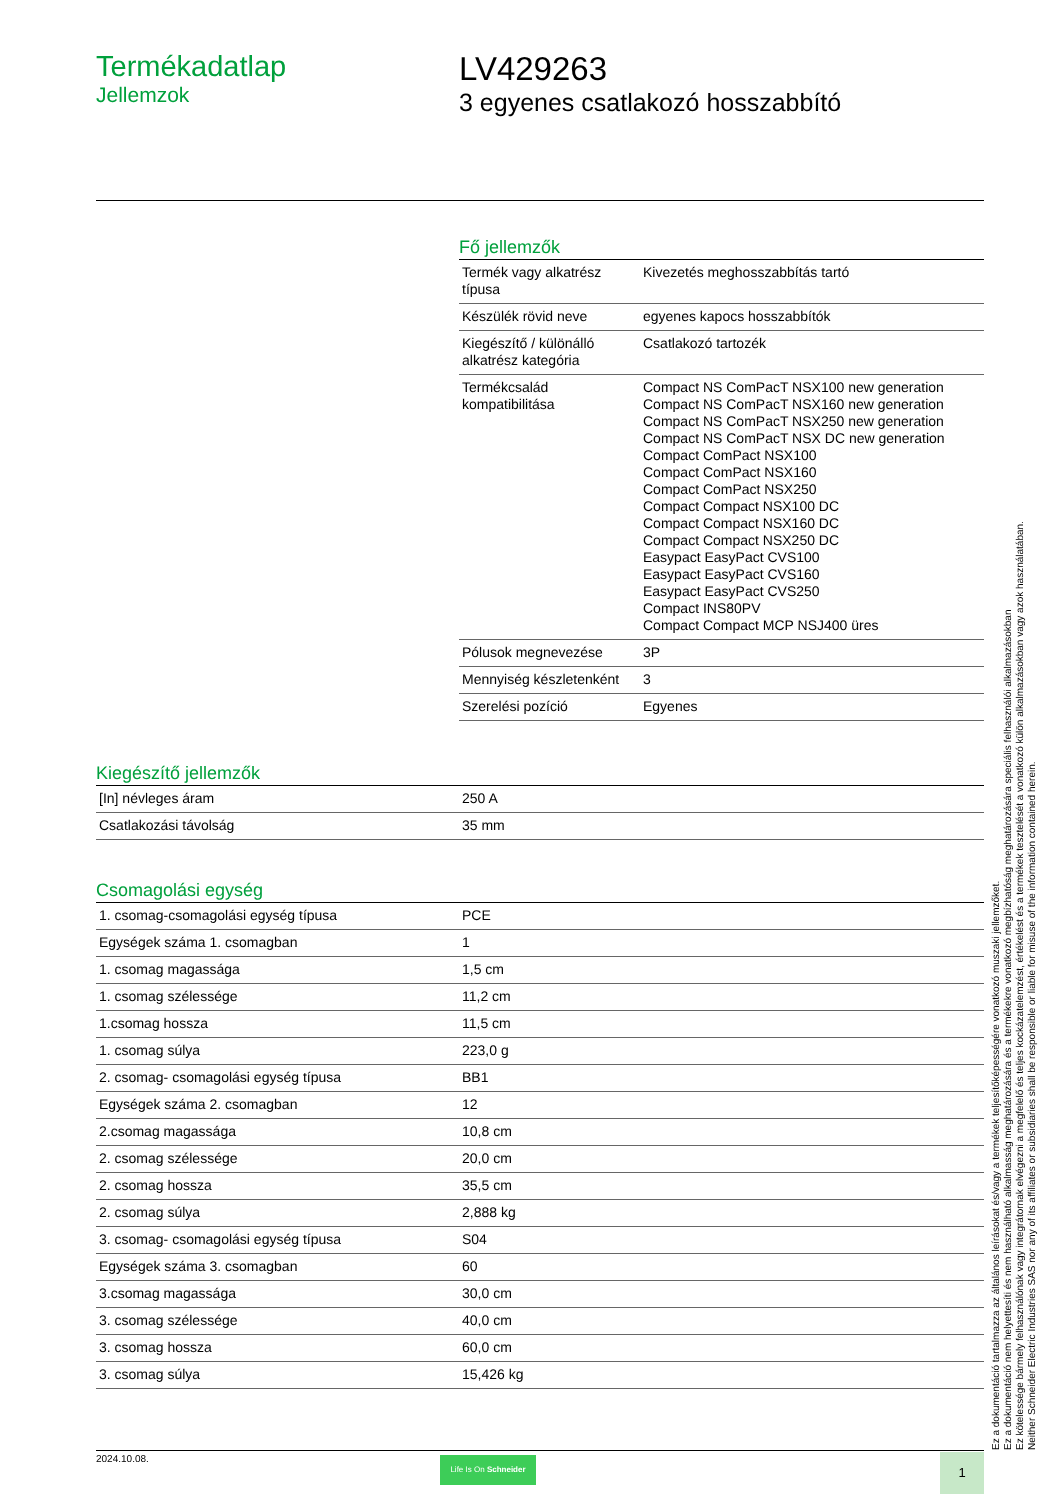Termékadatlap
Jellemzok
LV429263
3 egyenes csatlakozó hosszabbító
Fő jellemzők
| Termék vagy alkatrész típusa | Kivezetés meghosszabbítás tartó |
| Készülék rövid neve | egyenes kapocs hosszabbítók |
| Kiegészítő / különálló alkatrész kategória | Csatlakozó tartozék |
| Termékcsalád kompatibilitása | Compact NS ComPacT NSX100 new generation Compact NS ComPacT NSX160 new generation Compact NS ComPacT NSX250 new generation Compact NS ComPacT NSX DC new generation Compact ComPact NSX100 Compact ComPact NSX160 Compact ComPact NSX250 Compact Compact NSX100 DC Compact Compact NSX160 DC Compact Compact NSX250 DC Easypact EasyPact CVS100 Easypact EasyPact CVS160 Easypact EasyPact CVS250 Compact INS80PV Compact Compact MCP NSJ400 üres |
| Pólusok megnevezése | 3P |
| Mennyiség készletenként | 3 |
| Szerelési pozíció | Egyenes |
Kiegészítő jellemzők
| [In] névleges áram | 250 A |
| Csatlakozási távolság | 35 mm |
Csomagolási egység
| 1. csomag-csomagolási egység típusa | PCE |
| Egységek száma 1. csomagban | 1 |
| 1. csomag magassága | 1,5 cm |
| 1. csomag szélessége | 11,2 cm |
| 1.csomag hossza | 11,5 cm |
| 1. csomag súlya | 223,0 g |
| 2. csomag- csomagolási egység típusa | BB1 |
| Egységek száma 2. csomagban | 12 |
| 2.csomag magassága | 10,8 cm |
| 2. csomag szélessége | 20,0 cm |
| 2. csomag hossza | 35,5 cm |
| 2. csomag súlya | 2,888 kg |
| 3. csomag- csomagolási egység típusa | S04 |
| Egységek száma 3. csomagban | 60 |
| 3.csomag magassága | 30,0 cm |
| 3. csomag szélessége | 40,0 cm |
| 3. csomag hossza | 60,0 cm |
| 3. csomag súlya | 15,426 kg |
Ez a dokumentáció tartalmazza az általános leírásokat és/vagy a termékek teljesítőképességére vonatkozó muszaki jellemzőket.
Ez a dokumentáció nem helyettesíti és nem használható alkalmasság meghatározására és a termékekre vonatkozó megbízhatóság meghatározására speciális felhasználói alkalmazásokban
Ez kötelessége bármely felhasználónak vagy integrátornak elvégezni a megfelelő és teljes kockázatelemzést, értékelést és a termékek tesztelését a vonatkozó külön alkalmazásokban vagy azok használatában.
Neither Schneider Electric Industries SAS nor any of its affiliates or subsidiaries shall be responsible or liable for misuse of the information contained herein.
2024.10.08.
Life Is On Schneider 1